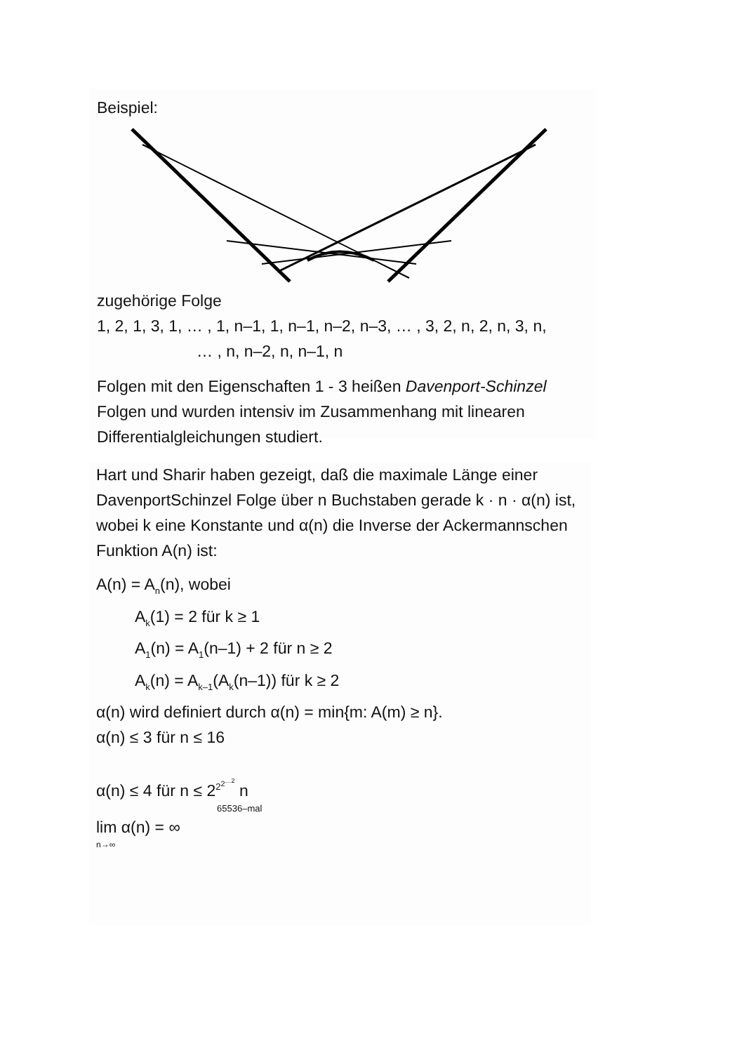Beispiel:
zugehörige Folge
1, 2, 1, 3, 1, … , 1, n–1, 1, n–1, n–2, n–3, … , 3, 2, n, 2, n, 3, n,
… , n, n–2, n, n–1, n
Folgen mit den Eigenschaften 1 - 3 heißen Davenport-Schinzel Folgen und wurden intensiv im Zusammenhang mit linearen Differentialgleichungen studiert.
Hart und Sharir haben gezeigt, daß die maximale Länge einer DavenportSchinzel Folge über n Buchstaben gerade k · n · α(n) ist, wobei k eine Konstante und α(n) die Inverse der Ackermannschen Funktion A(n) ist:
A(n) = A<sub>n</sub>(n), wobei
A<sub>k</sub>(1) = 2 für k ≥ 1
A<sub>1</sub>(n) = A<sub>1</sub>(n–1) + 2 für n ≥ 2
A<sub>k</sub>(n) = A<sub>k–1</sub>(A<sub>k</sub>(n–1)) für k ≥ 2
α(n) wird definiert durch α(n) = min{m: A(m) ≥ n}.
α(n) ≤ 3 für n ≤ 16
α(n) ≤ 4 für n ≤ 2<sup>2<sup>2<sup>…2</sup></sup></sup> n
65536–mal
lim α(n) = ∞
n→∞